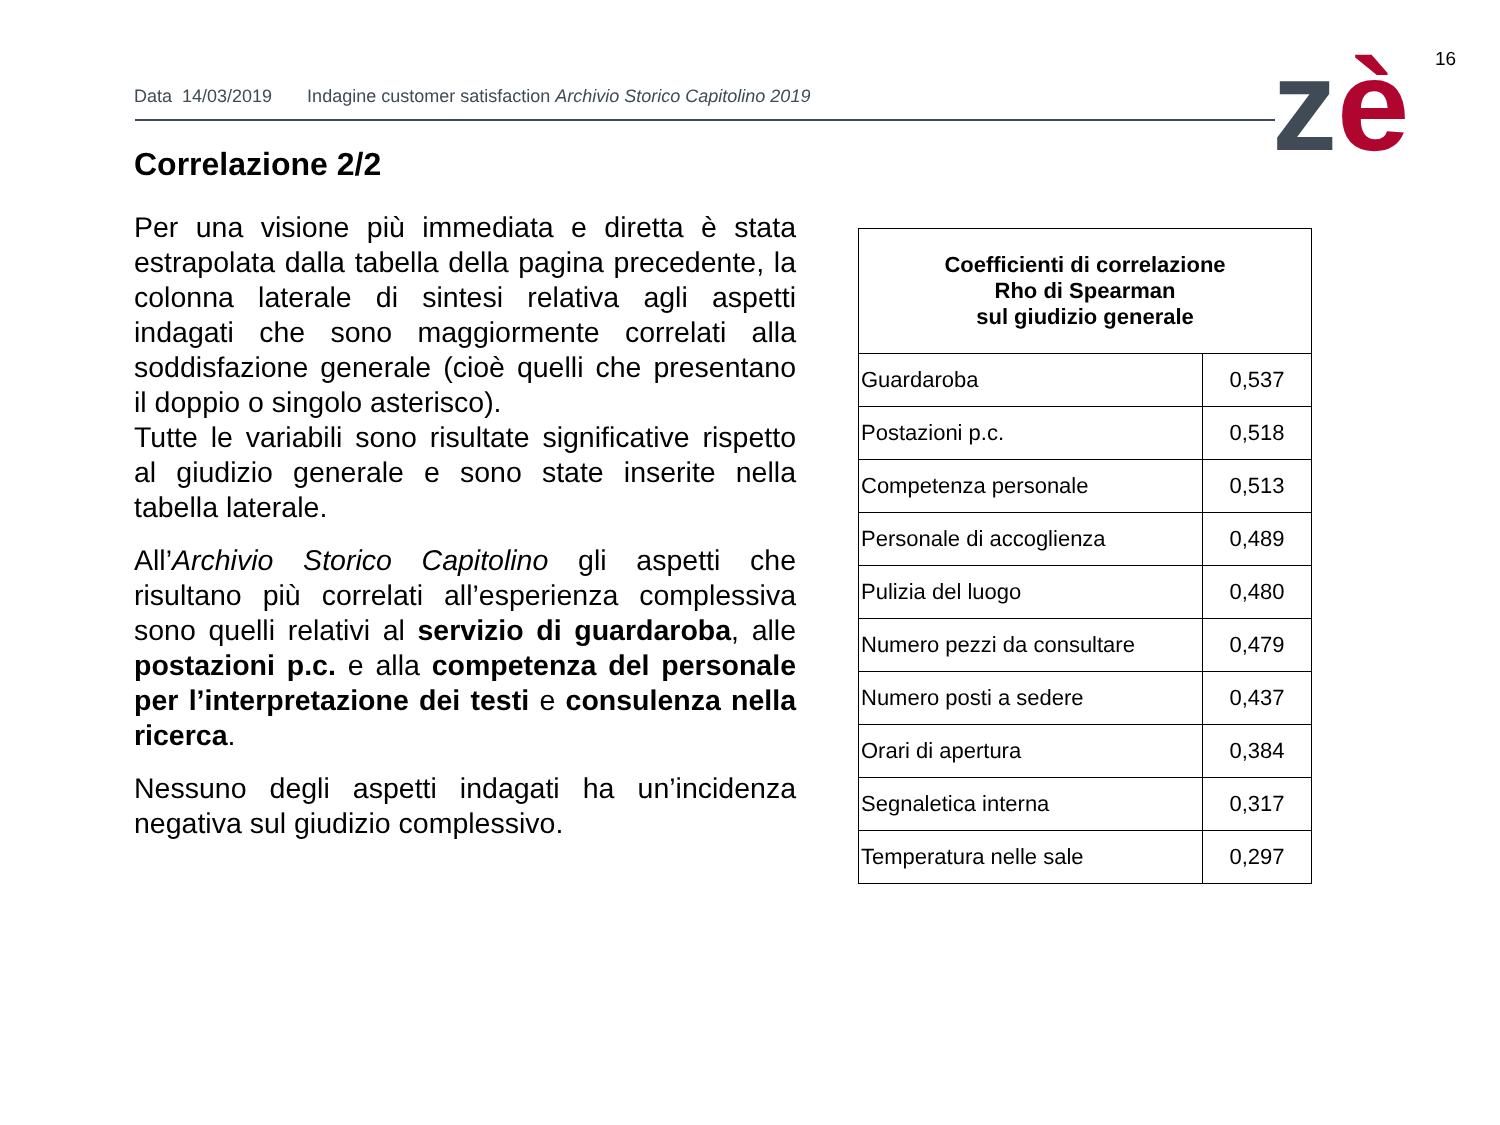16
zè
Data 14/03/2019 Indagine customer satisfaction Archivio Storico Capitolino 2019
Correlazione 2/2
Per una visione più immediata e diretta è stata estrapolata dalla tabella della pagina precedente, la colonna laterale di sintesi relativa agli aspetti indagati che sono maggiormente correlati alla soddisfazione generale (cioè quelli che presentano il doppio o singolo asterisco).
Tutte le variabili sono risultate significative rispetto al giudizio generale e sono state inserite nella tabella laterale.
All’Archivio Storico Capitolino gli aspetti che risultano più correlati all’esperienza complessiva sono quelli relativi al servizio di guardaroba, alle postazioni p.c. e alla competenza del personale per l’interpretazione dei testi e consulenza nella ricerca.
Nessuno degli aspetti indagati ha un’incidenza negativa sul giudizio complessivo.
| Coefficienti di correlazione Rho di Spearman sul giudizio generale | |
| --- | --- |
| Guardaroba | 0,537 |
| Postazioni p.c. | 0,518 |
| Competenza personale | 0,513 |
| Personale di accoglienza | 0,489 |
| Pulizia del luogo | 0,480 |
| Numero pezzi da consultare | 0,479 |
| Numero posti a sedere | 0,437 |
| Orari di apertura | 0,384 |
| Segnaletica interna | 0,317 |
| Temperatura nelle sale | 0,297 |